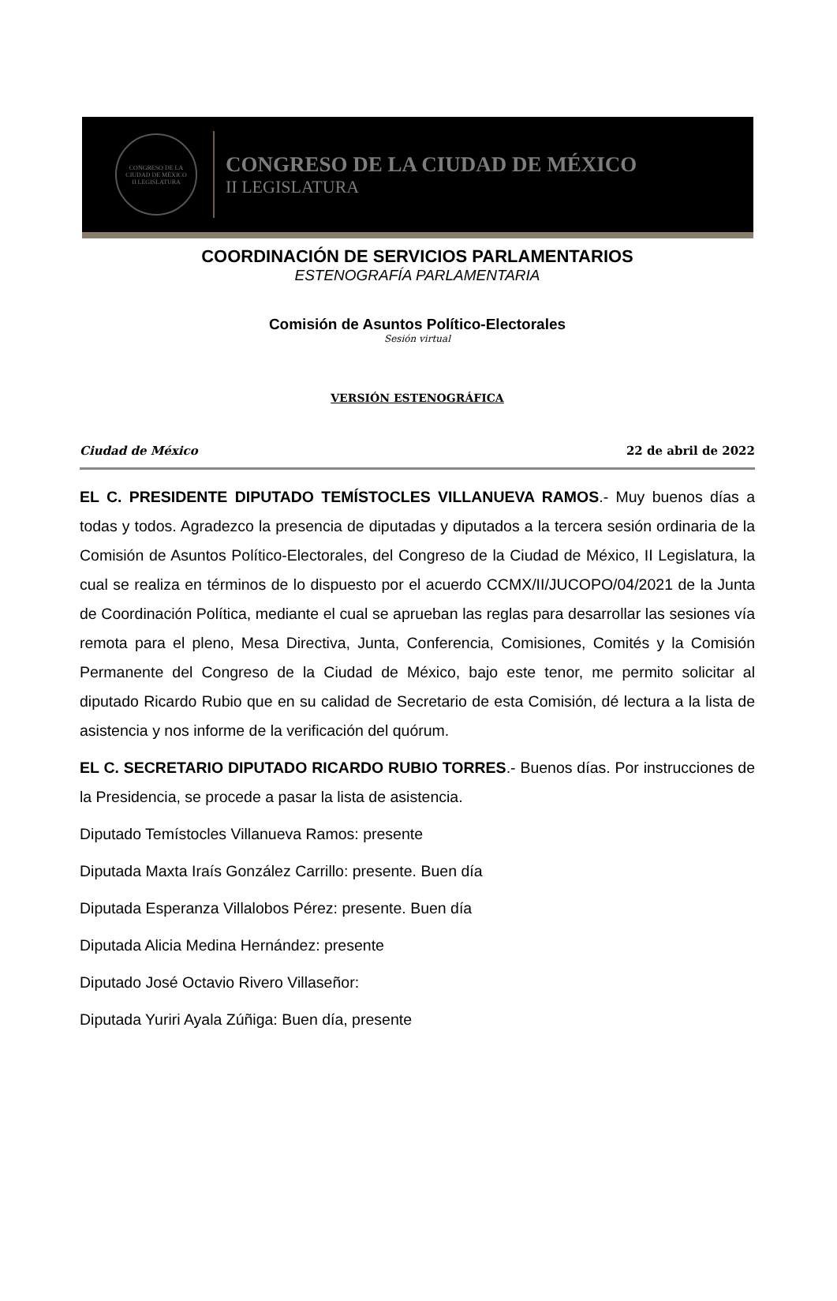CONGRESO DE LA CIUDAD DE MÉXICO
II LEGISLATURA
CONGRESO DE LA CIUDAD DE MÉXICO
II LEGISLATURA
COORDINACIÓN DE SERVICIOS PARLAMENTARIOS
ESTENOGRAFÍA PARLAMENTARIA
Comisión de Asuntos Político-Electorales
Sesión virtual
VERSIÓN ESTENOGRÁFICA
Ciudad de México 22 de abril de 2022
EL C. PRESIDENTE DIPUTADO TEMÍSTOCLES VILLANUEVA RAMOS.- Muy buenos días a todas y todos. Agradezco la presencia de diputadas y diputados a la tercera sesión ordinaria de la Comisión de Asuntos Político-Electorales, del Congreso de la Ciudad de México, II Legislatura, la cual se realiza en términos de lo dispuesto por el acuerdo CCMX/II/JUCOPO/04/2021 de la Junta de Coordinación Política, mediante el cual se aprueban las reglas para desarrollar las sesiones vía remota para el pleno, Mesa Directiva, Junta, Conferencia, Comisiones, Comités y la Comisión Permanente del Congreso de la Ciudad de México, bajo este tenor, me permito solicitar al diputado Ricardo Rubio que en su calidad de Secretario de esta Comisión, dé lectura a la lista de asistencia y nos informe de la verificación del quórum.
EL C. SECRETARIO DIPUTADO RICARDO RUBIO TORRES.- Buenos días. Por instrucciones de la Presidencia, se procede a pasar la lista de asistencia.
Diputado Temístocles Villanueva Ramos: presente
Diputada Maxta Iraís González Carrillo: presente. Buen día
Diputada Esperanza Villalobos Pérez: presente. Buen día
Diputada Alicia Medina Hernández: presente
Diputado José Octavio Rivero Villaseñor:
Diputada Yuriri Ayala Zúñiga: Buen día, presente